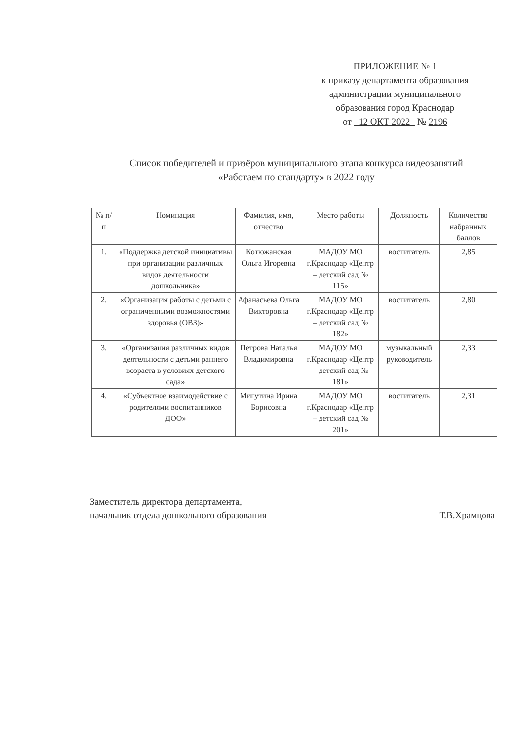ПРИЛОЖЕНИЕ № 1
к приказу департамента образования
администрации муниципального
образования город Краснодар
от 12 ОКТ 2022 № 2196
Список победителей и призёров муниципального этапа конкурса видеозанятий «Работаем по стандарту» в 2022 году
| № п/п | Номинация | Фамилия, имя, отчество | Место работы | Должность | Количество набранных баллов |
| --- | --- | --- | --- | --- | --- |
| 1. | «Поддержка детской инициативы при организации различных видов деятельности дошкольника» | Котюжанская Ольга Игоревна | МАДОУ МО г.Краснодар «Центр – детский сад № 115» | воспитатель | 2,85 |
| 2. | «Организация работы с детьми с ограниченными возможностями здоровья (ОВЗ)» | Афанасьева Ольга Викторовна | МАДОУ МО г.Краснодар «Центр – детский сад № 182» | воспитатель | 2,80 |
| 3. | «Организация различных видов деятельности с детьми раннего возраста в условиях детского сада» | Петрова Наталья Владимировна | МАДОУ МО г.Краснодар «Центр – детский сад № 181» | музыкальный руководитель | 2,33 |
| 4. | «Субъектное взаимодействие с родителями воспитанников ДОО» | Мигутина Ирина Борисовна | МАДОУ МО г.Краснодар «Центр – детский сад № 201» | воспитатель | 2,31 |
Заместитель директора департамента,
начальник отдела дошкольного образования
Т.В.Храмцова